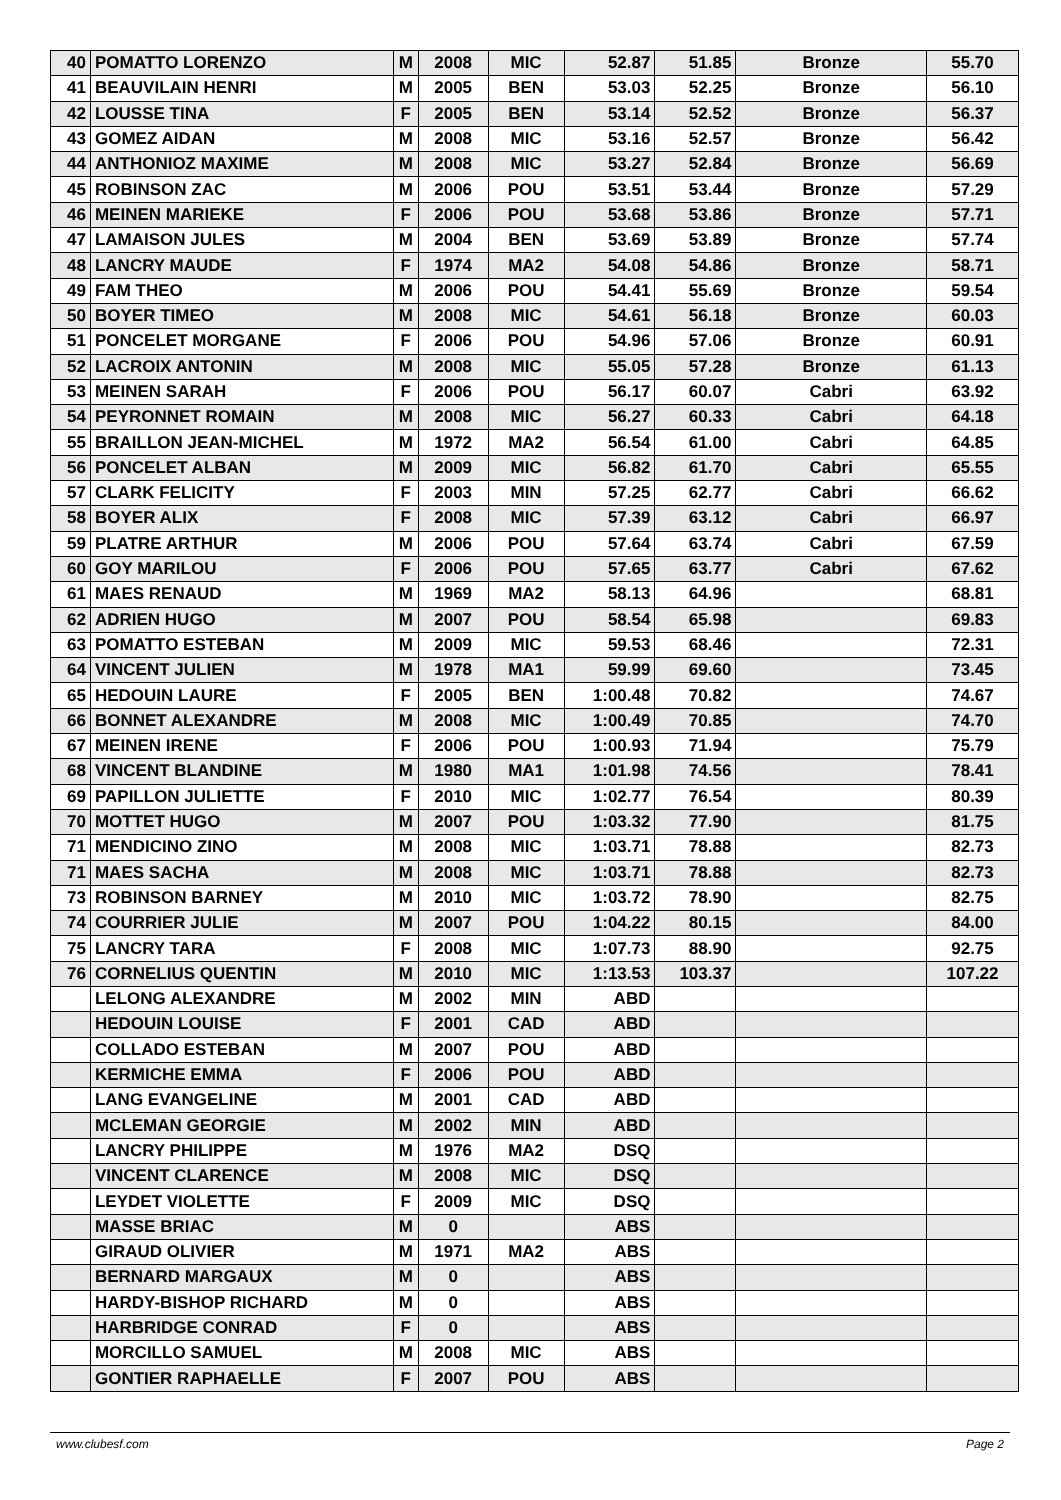| 40 | POMATTO LORENZO | M | 2008 | MIC | 52.87 | 51.85 | Bronze | 55.70 |
| 41 | BEAUVILAIN HENRI | M | 2005 | BEN | 53.03 | 52.25 | Bronze | 56.10 |
| 42 | LOUSSE TINA | F | 2005 | BEN | 53.14 | 52.52 | Bronze | 56.37 |
| 43 | GOMEZ AIDAN | M | 2008 | MIC | 53.16 | 52.57 | Bronze | 56.42 |
| 44 | ANTHONIOZ MAXIME | M | 2008 | MIC | 53.27 | 52.84 | Bronze | 56.69 |
| 45 | ROBINSON ZAC | M | 2006 | POU | 53.51 | 53.44 | Bronze | 57.29 |
| 46 | MEINEN MARIEKE | F | 2006 | POU | 53.68 | 53.86 | Bronze | 57.71 |
| 47 | LAMAISON JULES | M | 2004 | BEN | 53.69 | 53.89 | Bronze | 57.74 |
| 48 | LANCRY MAUDE | F | 1974 | MA2 | 54.08 | 54.86 | Bronze | 58.71 |
| 49 | FAM THEO | M | 2006 | POU | 54.41 | 55.69 | Bronze | 59.54 |
| 50 | BOYER TIMEO | M | 2008 | MIC | 54.61 | 56.18 | Bronze | 60.03 |
| 51 | PONCELET MORGANE | F | 2006 | POU | 54.96 | 57.06 | Bronze | 60.91 |
| 52 | LACROIX ANTONIN | M | 2008 | MIC | 55.05 | 57.28 | Bronze | 61.13 |
| 53 | MEINEN SARAH | F | 2006 | POU | 56.17 | 60.07 | Cabri | 63.92 |
| 54 | PEYRONNET ROMAIN | M | 2008 | MIC | 56.27 | 60.33 | Cabri | 64.18 |
| 55 | BRAILLON JEAN-MICHEL | M | 1972 | MA2 | 56.54 | 61.00 | Cabri | 64.85 |
| 56 | PONCELET ALBAN | M | 2009 | MIC | 56.82 | 61.70 | Cabri | 65.55 |
| 57 | CLARK FELICITY | F | 2003 | MIN | 57.25 | 62.77 | Cabri | 66.62 |
| 58 | BOYER ALIX | F | 2008 | MIC | 57.39 | 63.12 | Cabri | 66.97 |
| 59 | PLATRE ARTHUR | M | 2006 | POU | 57.64 | 63.74 | Cabri | 67.59 |
| 60 | GOY MARILOU | F | 2006 | POU | 57.65 | 63.77 | Cabri | 67.62 |
| 61 | MAES RENAUD | M | 1969 | MA2 | 58.13 | 64.96 | | 68.81 |
| 62 | ADRIEN HUGO | M | 2007 | POU | 58.54 | 65.98 | | 69.83 |
| 63 | POMATTO ESTEBAN | M | 2009 | MIC | 59.53 | 68.46 | | 72.31 |
| 64 | VINCENT JULIEN | M | 1978 | MA1 | 59.99 | 69.60 | | 73.45 |
| 65 | HEDOUIN LAURE | F | 2005 | BEN | 1:00.48 | 70.82 | | 74.67 |
| 66 | BONNET ALEXANDRE | M | 2008 | MIC | 1:00.49 | 70.85 | | 74.70 |
| 67 | MEINEN IRENE | F | 2006 | POU | 1:00.93 | 71.94 | | 75.79 |
| 68 | VINCENT BLANDINE | M | 1980 | MA1 | 1:01.98 | 74.56 | | 78.41 |
| 69 | PAPILLON JULIETTE | F | 2010 | MIC | 1:02.77 | 76.54 | | 80.39 |
| 70 | MOTTET HUGO | M | 2007 | POU | 1:03.32 | 77.90 | | 81.75 |
| 71 | MENDICINO ZINO | M | 2008 | MIC | 1:03.71 | 78.88 | | 82.73 |
| 71 | MAES SACHA | M | 2008 | MIC | 1:03.71 | 78.88 | | 82.73 |
| 73 | ROBINSON BARNEY | M | 2010 | MIC | 1:03.72 | 78.90 | | 82.75 |
| 74 | COURRIER JULIE | M | 2007 | POU | 1:04.22 | 80.15 | | 84.00 |
| 75 | LANCRY TARA | F | 2008 | MIC | 1:07.73 | 88.90 | | 92.75 |
| 76 | CORNELIUS QUENTIN | M | 2010 | MIC | 1:13.53 | 103.37 | | 107.22 |
| | LELONG ALEXANDRE | M | 2002 | MIN | ABD | | | |
| | HEDOUIN LOUISE | F | 2001 | CAD | ABD | | | |
| | COLLADO ESTEBAN | M | 2007 | POU | ABD | | | |
| | KERMICHE EMMA | F | 2006 | POU | ABD | | | |
| | LANG EVANGELINE | M | 2001 | CAD | ABD | | | |
| | MCLEMAN GEORGIE | M | 2002 | MIN | ABD | | | |
| | LANCRY PHILIPPE | M | 1976 | MA2 | DSQ | | | |
| | VINCENT CLARENCE | M | 2008 | MIC | DSQ | | | |
| | LEYDET VIOLETTE | F | 2009 | MIC | DSQ | | | |
| | MASSE BRIAC | M | 0 | | ABS | | | |
| | GIRAUD OLIVIER | M | 1971 | MA2 | ABS | | | |
| | BERNARD MARGAUX | M | 0 | | ABS | | | |
| | HARDY-BISHOP RICHARD | M | 0 | | ABS | | | |
| | HARBRIDGE CONRAD | F | 0 | | ABS | | | |
| | MORCILLO SAMUEL | M | 2008 | MIC | ABS | | | |
| | GONTIER RAPHAELLE | F | 2007 | POU | ABS | | | |
www.clubesf.com Page 2